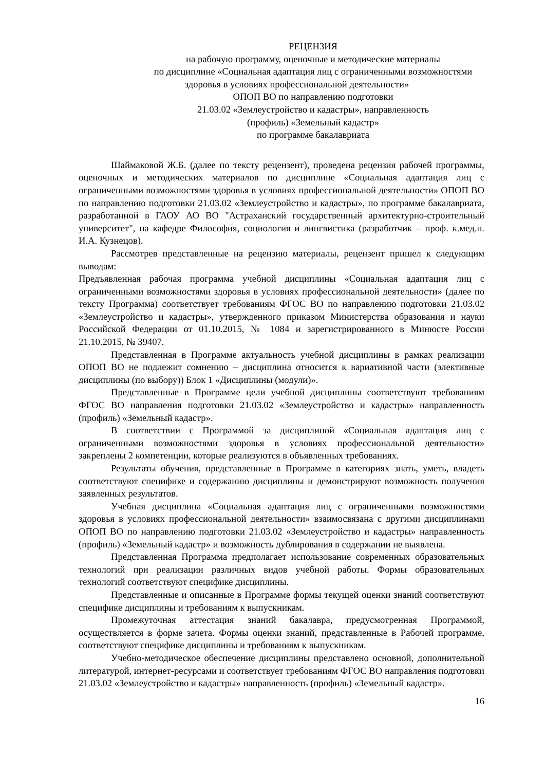РЕЦЕНЗИЯ
на рабочую программу, оценочные и методические материалы
по дисциплине «Социальная адаптация лиц с ограниченными возможностями здоровья в условиях профессиональной деятельности»
ОПОП ВО по направлению подготовки
21.03.02 «Землеустройство и кадастры», направленность
(профиль) «Земельный кадастр»
по программе бакалавриата
Шаймаковой Ж.Б. (далее по тексту рецензент), проведена рецензия рабочей программы, оценочных и методических материалов по дисциплине «Социальная адаптация лиц с ограниченными возможностями здоровья в условиях профессиональной деятельности» ОПОП ВО по направлению подготовки 21.03.02 «Землеустройство и кадастры», по программе бакалавриата, разработанной в ГАОУ АО ВО "Астраханский государственный архитектурно-строительный университет", на кафедре Философия, социология и лингвистика (разработчик – проф. к.мед.н. И.А. Кузнецов).
Рассмотрев представленные на рецензию материалы, рецензент пришел к следующим выводам:
Предъявленная рабочая программа учебной дисциплины «Социальная адаптация лиц с ограниченными возможностями здоровья в условиях профессиональной деятельности» (далее по тексту Программа) соответствует требованиям ФГОС ВО по направлению подготовки 21.03.02 «Землеустройство и кадастры», утвержденного приказом Министерства образования и науки Российской Федерации от 01.10.2015, № 1084 и зарегистрированного в Минюсте России 21.10.2015, № 39407.
Представленная в Программе актуальность учебной дисциплины в рамках реализации ОПОП ВО не подлежит сомнению – дисциплина относится к вариативной части (элективные дисциплины (по выбору)) Блок 1 «Дисциплины (модули)».
Представленные в Программе цели учебной дисциплины соответствуют требованиям ФГОС ВО направления подготовки 21.03.02 «Землеустройство и кадастры» направленность (профиль) «Земельный кадастр».
В соответствии с Программой за дисциплиной «Социальная адаптация лиц с ограниченными возможностями здоровья в условиях профессиональной деятельности» закреплены 2 компетенции, которые реализуются в объявленных требованиях.
Результаты обучения, представленные в Программе в категориях знать, уметь, владеть соответствуют специфике и содержанию дисциплины и демонстрируют возможность получения заявленных результатов.
Учебная дисциплина «Социальная адаптация лиц с ограниченными возможностями здоровья в условиях профессиональной деятельности» взаимосвязана с другими дисциплинами ОПОП ВО по направлению подготовки 21.03.02 «Землеустройство и кадастры» направленность (профиль) «Земельный кадастр» и возможность дублирования в содержании не выявлена.
Представленная Программа предполагает использование современных образовательных технологий при реализации различных видов учебной работы. Формы образовательных технологий соответствуют специфике дисциплины.
Представленные и описанные в Программе формы текущей оценки знаний соответствуют специфике дисциплины и требованиям к выпускникам.
Промежуточная аттестация знаний бакалавра, предусмотренная Программой, осуществляется в форме зачета. Формы оценки знаний, представленные в Рабочей программе, соответствуют специфике дисциплины и требованиям к выпускникам.
Учебно-методическое обеспечение дисциплины представлено основной, дополнительной литературой, интернет-ресурсами и соответствует требованиям ФГОС ВО направления подготовки 21.03.02 «Землеустройство и кадастры» направленность (профиль) «Земельный кадастр».
16